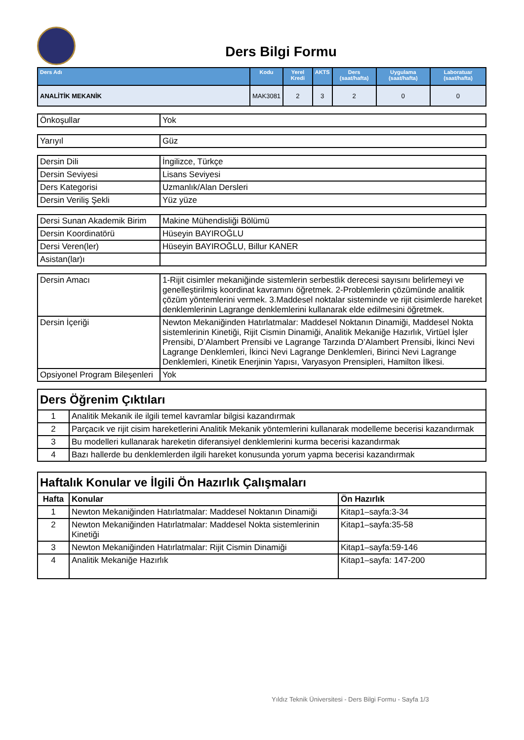Ders Bilgi Formu
| Ders Adı | Kodu | Yerel Kredi | AKTS | Ders (saat/hafta) | Uygulama (saat/hafta) | Laboratuar (saat/hafta) |
| --- | --- | --- | --- | --- | --- | --- |
| ANALİTİK MEKANİK | MAK3081 | 2 | 3 | 2 | 0 | 0 |
| Önkoşullar | Yok |
| Yarıyıl | Güz |
| Dersin Dili | İngilizce, Türkçe |
| Dersin Seviyesi | Lisans Seviyesi |
| Ders Kategorisi | Uzmanlık/Alan Dersleri |
| Dersin Veriliş Şekli | Yüz yüze |
| Dersi Sunan Akademik Birim | Makine Mühendisliği Bölümü |
| Dersin Koordinatörü | Hüseyin BAYIROĞLU |
| Dersi Veren(ler) | Hüseyin BAYIROĞLU, Billur KANER |
| Asistan(lar)ı | |
| Dersin Amacı | 1-Rijit cisimler mekaniğinde sistemlerin serbestlik derecesi sayısını belirlemeyi ve genelleştirilmiş koordinat kavramını öğretmek. 2-Problemlerin çözümünde analitik çözüm yöntemlerini vermek. 3.Maddesel noktalar sisteminde ve rijit cisimlerde hareket denklemlerinin Lagrange denklemlerini kullanarak elde edilmesini öğretmek. |
| Dersin İçeriği | Newton Mekaniğinden Hatırlatmalar: Maddesel Noktanın Dinamiği, Maddesel Nokta sistemlerinin Kinetiği, Rijit Cismin Dinamiği, Analitik Mekaniğe Hazırlık, Virtüel İşler Prensibi, D’Alambert Prensibi ve Lagrange Tarzında D’Alambert Prensibi, İkinci Nevi Lagrange Denklemleri, İkinci Nevi Lagrange Denklemleri, Birinci Nevi Lagrange Denklemleri, Kinetik Enerjinin Yapısı, Varyasyon Prensipleri, Hamilton İlkesi. |
| Opsiyonel Program Bileşenleri | Yok |
| Ders Öğrenim Çıktıları | |
| 1 | Analitik Mekanik ile ilgili temel kavramlar bilgisi kazandırmak |
| 2 | Parçacık ve rijit cisim hareketlerini Analitik Mekanik yöntemlerini kullanarak modelleme becerisi kazandırmak |
| 3 | Bu modelleri kullanarak hareketin diferansiyel denklemlerini kurma becerisi kazandırmak |
| 4 | Bazı hallerde bu denklemlerden ilgili hareket konusunda yorum yapma becerisi kazandırmak |
| Haftalık Konular ve İlgili Ön Hazırlık Çalışmaları | | |
| Hafta | Konular | Ön Hazırlık |
| 1 | Newton Mekaniğinden Hatırlatmalar: Maddesel Noktanın Dinamiği | Kitap1–sayfa:3-34 |
| 2 | Newton Mekaniğinden Hatırlatmalar: Maddesel Nokta sistemlerinin Kinetiği | Kitap1–sayfa:35-58 |
| 3 | Newton Mekaniğinden Hatırlatmalar: Rijit Cismin Dinamiği | Kitap1–sayfa:59-146 |
| 4 | Analitik Mekaniğe Hazırlık | Kitap1–sayfa: 147-200 |
Yıldız Teknik Üniversitesi - Ders Bilgi Formu - Sayfa 1/3